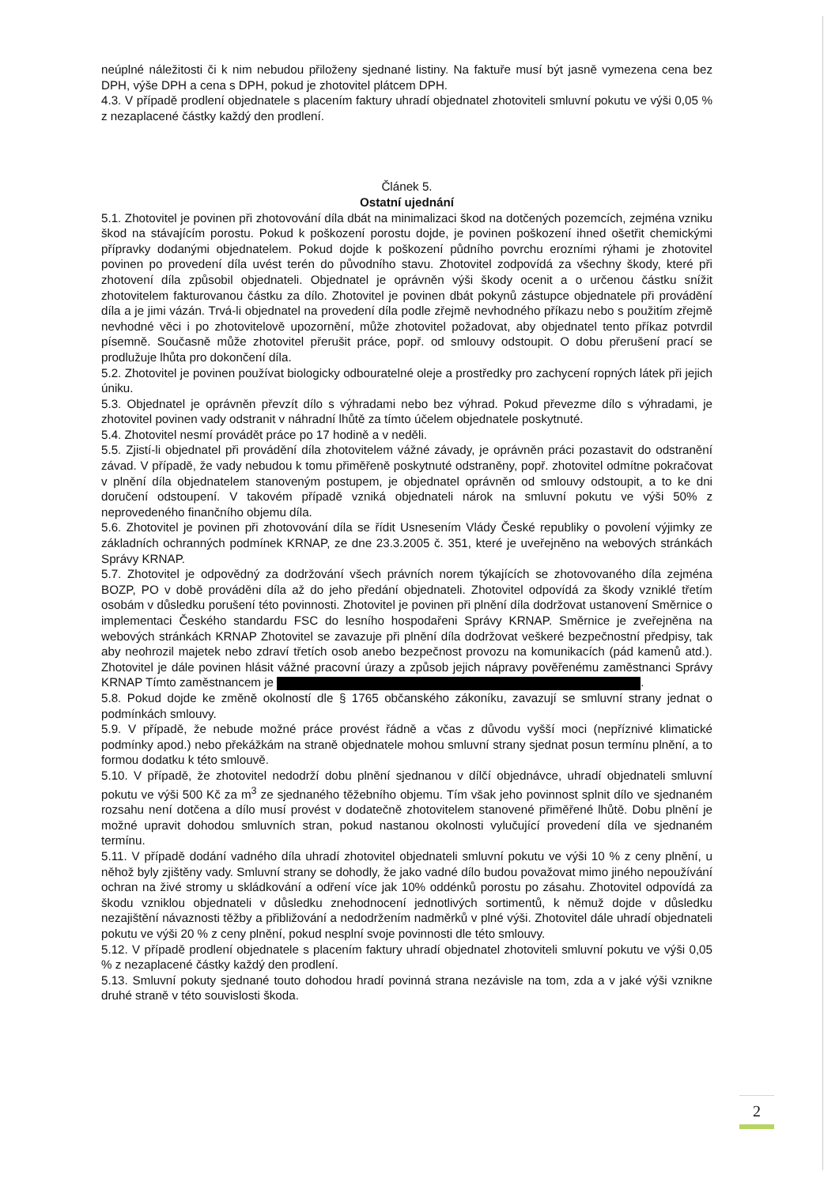neúplné náležitosti či k nim nebudou přiloženy sjednané listiny. Na faktuře musí být jasně vymezena cena bez DPH, výše DPH a cena s DPH, pokud je zhotovitel plátcem DPH.
4.3. V případě prodlení objednatele s placením faktury uhradí objednatel zhotoviteli smluvní pokutu ve výši 0,05 % z nezaplacené částky každý den prodlení.
Článek 5.
Ostatní ujednání
5.1. Zhotovitel je povinen při zhotovování díla dbát na minimalizaci škod na dotčených pozemcích, zejména vzniku škod na stávajícím porostu. Pokud k poškození porostu dojde, je povinen poškození ihned ošetřit chemickými přípravky dodanými objednatelem. Pokud dojde k poškození půdního povrchu erozními rýhami je zhotovitel povinen po provedení díla uvést terén do původního stavu. Zhotovitel zodpovídá za všechny škody, které při zhotovení díla způsobil objednateli. Objednatel je oprávněn výši škody ocenit a o určenou částku snížit zhotovitelem fakturovanou částku za dílo. Zhotovitel je povinen dbát pokynů zástupce objednatele při provádění díla a je jimi vázán. Trvá-li objednatel na provedení díla podle zřejmě nevhodného příkazu nebo s použitím zřejmě nevhodné věci i po zhotovitelově upozornění, může zhotovitel požadovat, aby objednatel tento příkaz potvrdil písemně. Současně může zhotovitel přerušit práce, popř. od smlouvy odstoupit. O dobu přerušení prací se prodlužuje lhůta pro dokončení díla.
5.2. Zhotovitel je povinen používat biologicky odbouratelné oleje a prostředky pro zachycení ropných látek při jejich úniku.
5.3. Objednatel je oprávněn převzít dílo s výhradami nebo bez výhrad. Pokud převezme dílo s výhradami, je zhotovitel povinen vady odstranit v náhradní lhůtě za tímto účelem objednatele poskytnuté.
5.4. Zhotovitel nesmí provádět práce po 17 hodině a v neděli.
5.5. Zjistí-li objednatel při provádění díla zhotovitelem vážné závady, je oprávněn práci pozastavit do odstranění závad. V případě, že vady nebudou k tomu přiměřeně poskytnuté odstraněny, popř. zhotovitel odmítne pokračovat v plnění díla objednatelem stanoveným postupem, je objednatel oprávněn od smlouvy odstoupit, a to ke dni doručení odstoupení. V takovém případě vzniká objednateli nárok na smluvní pokutu ve výši 50% z neprovedeného finančního objemu díla.
5.6. Zhotovitel je povinen při zhotovování díla se řídit Usnesením Vlády České republiky o povolení výjimky ze základních ochranných podmínek KRNAP, ze dne 23.3.2005 č. 351, které je uveřejněno na webových stránkách Správy KRNAP.
5.7. Zhotovitel je odpovědný za dodržování všech právních norem týkajících se zhotovovaného díla zejména BOZP, PO v době prováděni díla až do jeho předání objednateli. Zhotovitel odpovídá za škody vzniklé třetím osobám v důsledku porušení této povinnosti. Zhotovitel je povinen při plnění díla dodržovat ustanovení Směrnice o implementaci Českého standardu FSC do lesního hospodařeni Správy KRNAP. Směrnice je zveřejněna na webových stránkách KRNAP Zhotovitel se zavazuje při plnění díla dodržovat veškeré bezpečnostní předpisy, tak aby neohrozil majetek nebo zdraví třetích osob anebo bezpečnost provozu na komunikacích (pád kamenů atd.). Zhotovitel je dále povinen hlásit vážné pracovní úrazy a způsob jejich nápravy pověřenému zaměstnanci Správy KRNAP Tímto zaměstnancem je .
5.8. Pokud dojde ke změně okolností dle § 1765 občanského zákoníku, zavazují se smluvní strany jednat o podmínkách smlouvy.
5.9. V případě, že nebude možné práce provést řádně a včas z důvodu vyšší moci (nepříznivé klimatické podmínky apod.) nebo překážkám na straně objednatele mohou smluvní strany sjednat posun termínu plnění, a to formou dodatku k této smlouvě.
5.10. V případě, že zhotovitel nedodrží dobu plnění sjednanou v dílčí objednávce, uhradí objednateli smluvní pokutu ve výši 500 Kč za m<sup>3</sup> ze sjednaného těžebního objemu. Tím však jeho povinnost splnit dílo ve sjednaném rozsahu není dotčena a dílo musí provést v dodatečně zhotovitelem stanovené přiměřené lhůtě. Dobu plnění je možné upravit dohodou smluvních stran, pokud nastanou okolnosti vylučující provedení díla ve sjednaném termínu.
5.11. V případě dodání vadného díla uhradí zhotovitel objednateli smluvní pokutu ve výši 10 % z ceny plnění, u něhož byly zjištěny vady. Smluvní strany se dohodly, že jako vadné dílo budou považovat mimo jiného nepoužívání ochran na živé stromy u skládkování a odření více jak 10% oddénků porostu po zásahu. Zhotovitel odpovídá za škodu vzniklou objednateli v důsledku znehodnocení jednotlivých sortimentů, k němuž dojde v důsledku nezajištění návaznosti těžby a přibližování a nedodržením nadměrků v plné výši. Zhotovitel dále uhradí objednateli pokutu ve výši 20 % z ceny plnění, pokud nesplní svoje povinnosti dle této smlouvy.
5.12. V případě prodlení objednatele s placením faktury uhradí objednatel zhotoviteli smluvní pokutu ve výši 0,05 % z nezaplacené částky každý den prodlení.
5.13. Smluvní pokuty sjednané touto dohodou hradí povinná strana nezávisle na tom, zda a v jaké výši vznikne druhé straně v této souvislosti škoda.
2